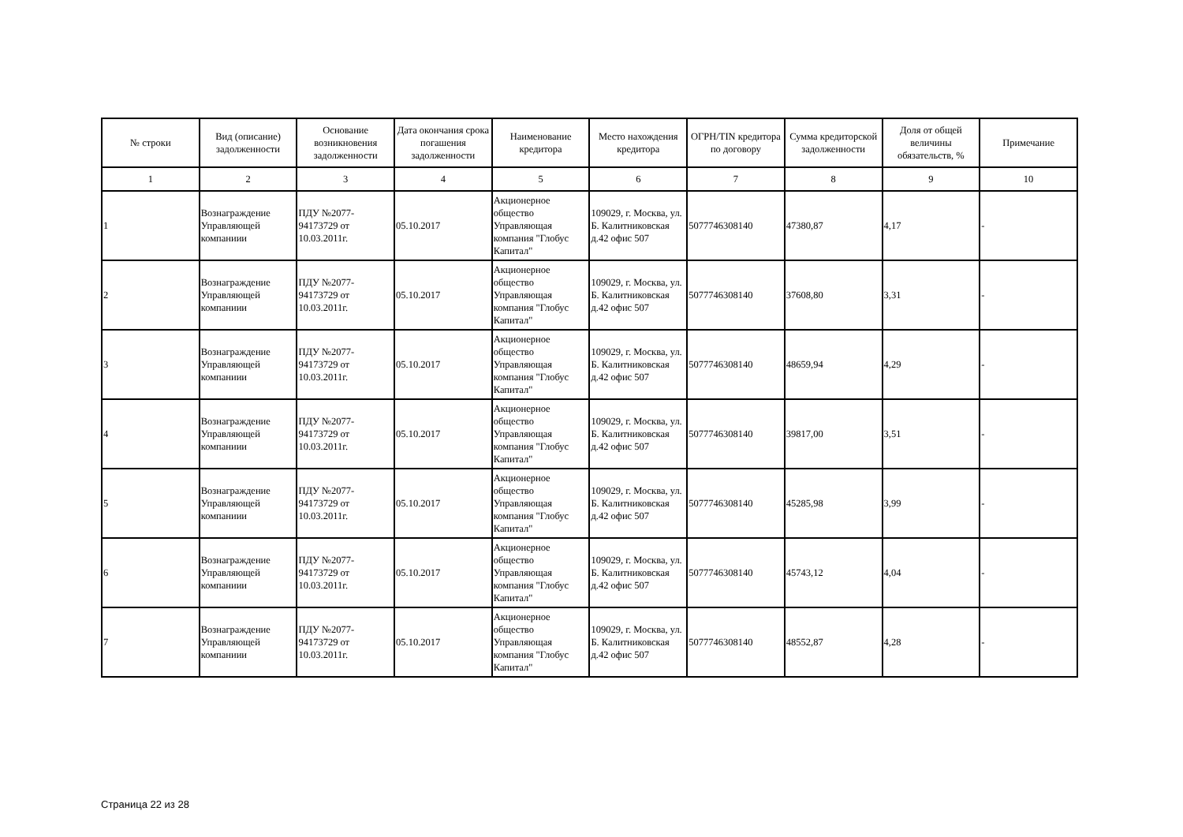| № строки | Вид (описание) задолженности | Основание возникновения задолженности | Дата окончания срока погашения задолженности | Наименование кредитора | Место нахождения кредитора | ОГРН/TIN кредитора по договору | Сумма кредиторской задолженности | Доля от общей величины обязательств, % | Примечание |
| --- | --- | --- | --- | --- | --- | --- | --- | --- | --- |
| 1 | 2 | 3 | 4 | 5 | 6 | 7 | 8 | 9 | 10 |
| 1 | Вознаграждение Управляющей компаниии | ПДУ №2077-94173729 от 10.03.2011г. | 05.10.2017 | Акционерное общество Управляющая компания "Глобус Капитал" | 109029, г. Москва, ул. Б. Калитниковская д.42 офис 507 | 5077746308140 | 47380,87 | 4,17 | - |
| 2 | Вознаграждение Управляющей компаниии | ПДУ №2077-94173729 от 10.03.2011г. | 05.10.2017 | Акционерное общество Управляющая компания "Глобус Капитал" | 109029, г. Москва, ул. Б. Калитниковская д.42 офис 507 | 5077746308140 | 37608,80 | 3,31 | - |
| 3 | Вознаграждение Управляющей компаниии | ПДУ №2077-94173729 от 10.03.2011г. | 05.10.2017 | Акционерное общество Управляющая компания "Глобус Капитал" | 109029, г. Москва, ул. Б. Калитниковская д.42 офис 507 | 5077746308140 | 48659,94 | 4,29 | - |
| 4 | Вознаграждение Управляющей компаниии | ПДУ №2077-94173729 от 10.03.2011г. | 05.10.2017 | Акционерное общество Управляющая компания "Глобус Капитал" | 109029, г. Москва, ул. Б. Калитниковская д.42 офис 507 | 5077746308140 | 39817,00 | 3,51 | - |
| 5 | Вознаграждение Управляющей компаниии | ПДУ №2077-94173729 от 10.03.2011г. | 05.10.2017 | Акционерное общество Управляющая компания "Глобус Капитал" | 109029, г. Москва, ул. Б. Калитниковская д.42 офис 507 | 5077746308140 | 45285,98 | 3,99 | - |
| 6 | Вознаграждение Управляющей компаниии | ПДУ №2077-94173729 от 10.03.2011г. | 05.10.2017 | Акционерное общество Управляющая компания "Глобус Капитал" | 109029, г. Москва, ул. Б. Калитниковская д.42 офис 507 | 5077746308140 | 45743,12 | 4,04 | - |
| 7 | Вознаграждение Управляющей компаниии | ПДУ №2077-94173729 от 10.03.2011г. | 05.10.2017 | Акционерное общество Управляющая компания "Глобус Капитал" | 109029, г. Москва, ул. Б. Калитниковская д.42 офис 507 | 5077746308140 | 48552,87 | 4,28 | - |
Страница 22 из 28